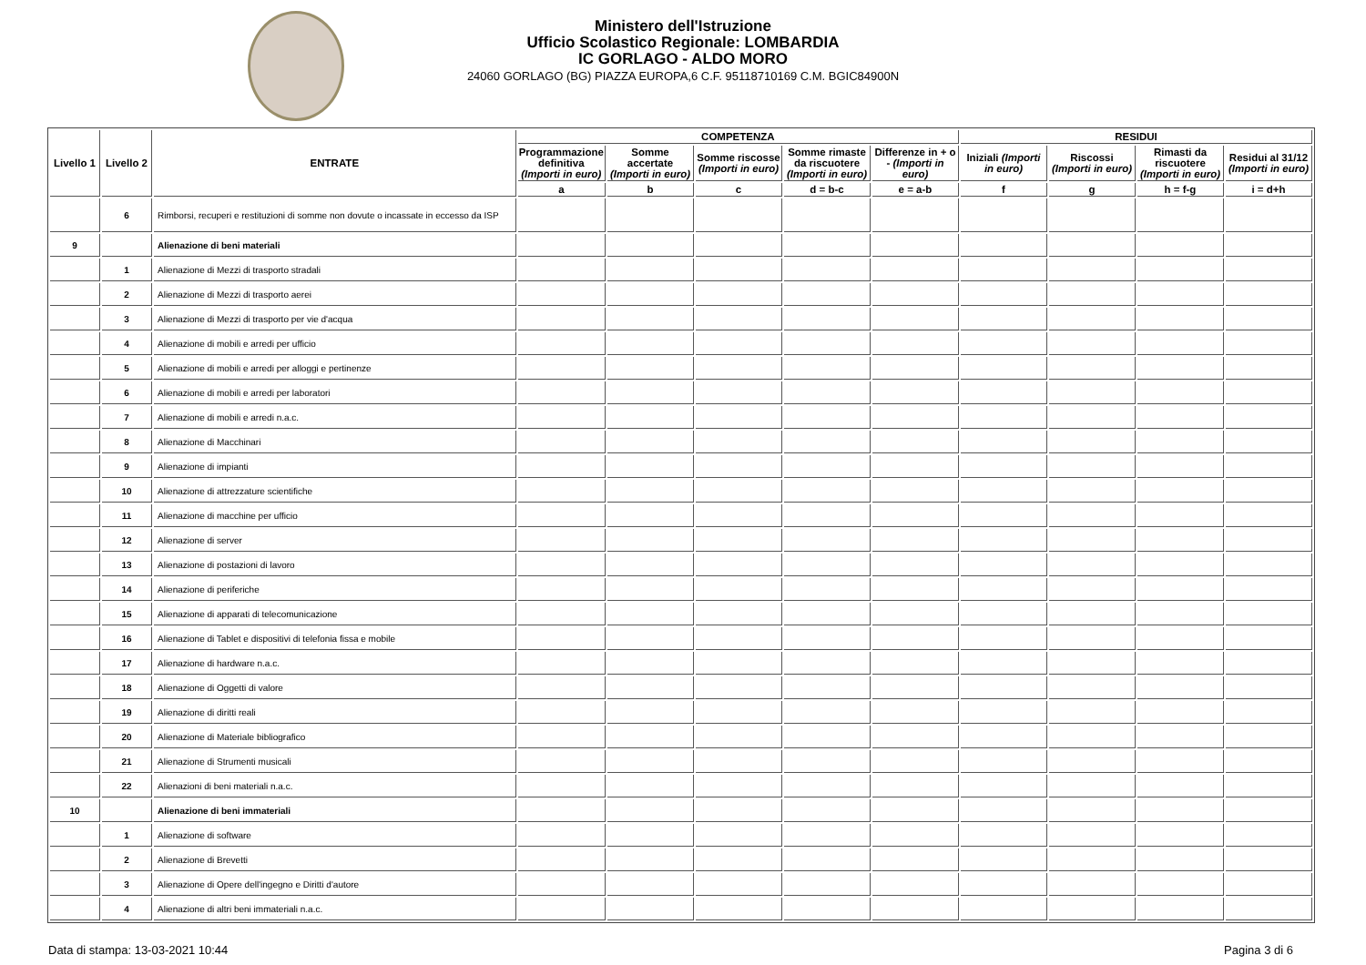Ministero dell'Istruzione
Ufficio Scolastico Regionale: LOMBARDIA
IC GORLAGO - ALDO MORO
24060 GORLAGO (BG) PIAZZA EUROPA,6 C.F. 95118710169 C.M. BGIC84900N
| Livello 1 | Livello 2 | ENTRATE | COMPETENZA | | | | | RESIDUI | | | |
| --- | --- | --- | --- | --- | --- | --- | --- | --- | --- | --- | --- |
| | | | Programmazione definitiva (Importi in euro) | Somme accertate (Importi in euro) | Somme riscosse (Importi in euro) | Somme rimaste da riscuotere (Importi in euro) | Differenze in + o - (Importi in euro) | Iniziali (Importi in euro) | Riscossi (Importi in euro) | Rimasti da riscuotere (Importi in euro) | Residui al 31/12 (Importi in euro) |
| | | | a | b | c | d = b-c | e = a-b | f | g | h = f-g | i = d+h |
| | 6 | Rimborsi, recuperi e restituzioni di somme non dovute o incassate in eccesso da ISP | | | | | | | | | |
| 9 | | Alienazione di beni materiali | | | | | | | | | |
| | 1 | Alienazione di Mezzi di trasporto stradali | | | | | | | | | |
| | 2 | Alienazione di Mezzi di trasporto aerei | | | | | | | | | |
| | 3 | Alienazione di Mezzi di trasporto per vie d'acqua | | | | | | | | | |
| | 4 | Alienazione di mobili e arredi per ufficio | | | | | | | | | |
| | 5 | Alienazione di mobili e arredi per alloggi e pertinenze | | | | | | | | | |
| | 6 | Alienazione di mobili e arredi per laboratori | | | | | | | | | |
| | 7 | Alienazione di mobili e arredi n.a.c. | | | | | | | | | |
| | 8 | Alienazione di Macchinari | | | | | | | | | |
| | 9 | Alienazione di impianti | | | | | | | | | |
| | 10 | Alienazione di attrezzature scientifiche | | | | | | | | | |
| | 11 | Alienazione di macchine per ufficio | | | | | | | | | |
| | 12 | Alienazione di server | | | | | | | | | |
| | 13 | Alienazione di postazioni di lavoro | | | | | | | | | |
| | 14 | Alienazione di periferiche | | | | | | | | | |
| | 15 | Alienazione di apparati di telecomunicazione | | | | | | | | | |
| | 16 | Alienazione di Tablet e dispositivi di telefonia fissa e mobile | | | | | | | | | |
| | 17 | Alienazione di hardware n.a.c. | | | | | | | | | |
| | 18 | Alienazione di Oggetti di valore | | | | | | | | | |
| | 19 | Alienazione di diritti reali | | | | | | | | | |
| | 20 | Alienazione di Materiale bibliografico | | | | | | | | | |
| | 21 | Alienazione di Strumenti musicali | | | | | | | | | |
| | 22 | Alienazioni di beni materiali n.a.c. | | | | | | | | | |
| 10 | | Alienazione di beni immateriali | | | | | | | | | |
| | 1 | Alienazione di software | | | | | | | | | |
| | 2 | Alienazione di Brevetti | | | | | | | | | |
| | 3 | Alienazione di Opere dell'ingegno e Diritti d'autore | | | | | | | | | |
| | 4 | Alienazione di altri beni immateriali n.a.c. | | | | | | | | | |
Data di stampa: 13-03-2021 10:44 Pagina 3 di 6